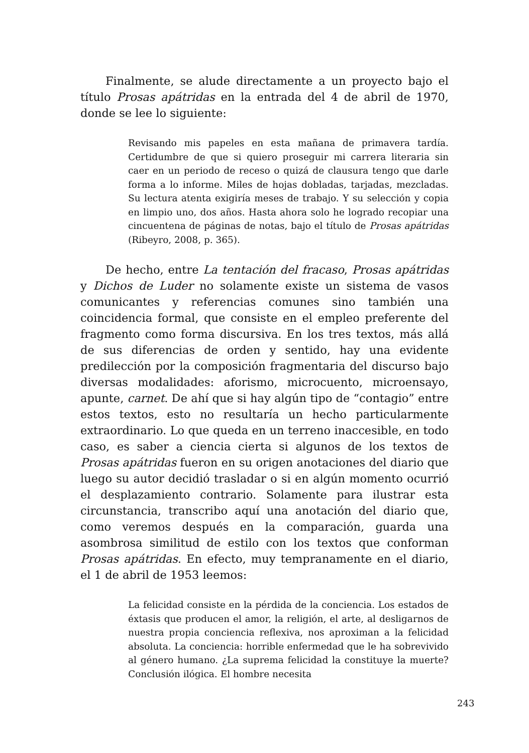Finalmente, se alude directamente a un proyecto bajo el título Prosas apátridas en la entrada del 4 de abril de 1970, donde se lee lo siguiente:
Revisando mis papeles en esta mañana de primavera tardía. Certidumbre de que si quiero proseguir mi carrera literaria sin caer en un periodo de receso o quizá de clausura tengo que darle forma a lo informe. Miles de hojas dobladas, tarjadas, mezcladas. Su lectura atenta exigiría meses de trabajo. Y su selección y copia en limpio uno, dos años. Hasta ahora solo he logrado recopiar una cincuentena de páginas de notas, bajo el título de Prosas apátridas (Ribeyro, 2008, p. 365).
De hecho, entre La tentación del fracaso, Prosas apátridas y Dichos de Luder no solamente existe un sistema de vasos comunicantes y referencias comunes sino también una coincidencia formal, que consiste en el empleo preferente del fragmento como forma discursiva. En los tres textos, más allá de sus diferencias de orden y sentido, hay una evidente predilección por la composición fragmentaria del discurso bajo diversas modalidades: aforismo, microcuento, microensayo, apunte, carnet. De ahí que si hay algún tipo de “contagio” entre estos textos, esto no resultaría un hecho particularmente extraordinario. Lo que queda en un terreno inaccesible, en todo caso, es saber a ciencia cierta si algunos de los textos de Prosas apátridas fueron en su origen anotaciones del diario que luego su autor decidió trasladar o si en algún momento ocurrió el desplazamiento contrario. Solamente para ilustrar esta circunstancia, transcribo aquí una anotación del diario que, como veremos después en la comparación, guarda una asombrosa similitud de estilo con los textos que conforman Prosas apátridas. En efecto, muy tempranamente en el diario, el 1 de abril de 1953 leemos:
La felicidad consiste en la pérdida de la conciencia. Los estados de éxtasis que producen el amor, la religión, el arte, al desligarnos de nuestra propia conciencia reflexiva, nos aproximan a la felicidad absoluta. La conciencia: horrible enfermedad que le ha sobrevivido al género humano. ¿La suprema felicidad la constituye la muerte? Conclusión ilógica. El hombre necesita
243